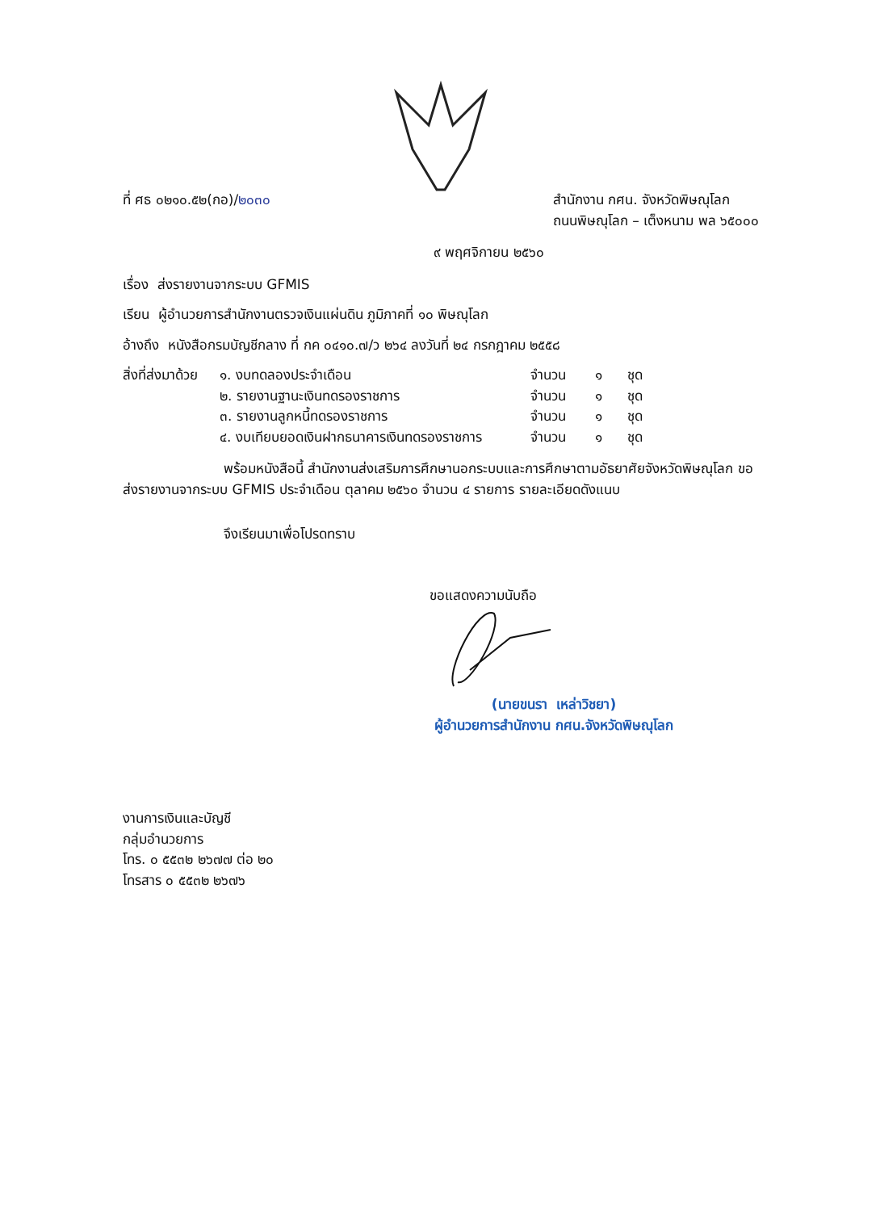ที่ ศธ ๐๒๑๐.๕๒(กอ)/๒๐๓๐ สำนักงาน กศน. จังหวัดพิษณุโลก
ถนนพิษณุโลก – เต็งหนาม พล ๖๕๐๐๐
๙ พฤศจิกายน ๒๕๖๐
เรื่อง ส่งรายงานจากระบบ GFMIS
เรียน ผู้อำนวยการสำนักงานตรวจเงินแผ่นดิน ภูมิภาคที่ ๑๐ พิษณุโลก
อ้างถึง หนังสือกรมบัญชีกลาง ที่ กค ๐๔๑๐.๗/ว ๒๖๔ ลงวันที่ ๒๔ กรกฎาคม ๒๕๕๘
สิ่งที่ส่งมาด้วย ๑. งบทดลองประจำเดือน จำนวน ๑ ชุด ๒. รายงานฐานะเงินทดรองราชการ จำนวน ๑ ชุด ๓. รายงานลูกหนี้ทดรองราชการ จำนวน ๑ ชุด ๔. งบเทียบยอดเงินฝากธนาคารเงินทดรองราชการ จำนวน ๑ ชุด
พร้อมหนังสือนี้ สำนักงานส่งเสริมการศึกษานอกระบบและการศึกษาตามอัธยาศัยจังหวัดพิษณุโลก ขอส่งรายงานจากระบบ GFMIS ประจำเดือน ตุลาคม ๒๕๖๐ จำนวน ๔ รายการ รายละเอียดดังแนบ
จึงเรียนมาเพื่อโปรดทราบ
ขอแสดงความนับถือ
(นายขนรา เหล่าวิชยา)
ผู้อำนวยการสำนักงาน กศน.จังหวัดพิษณุโลก
งานการเงินและบัญชี
กลุ่มอำนวยการ
โทร. ๐ ๕๕๓๒ ๒๖๗๗ ต่อ ๒๐
โทรสาร ๐ ๕๕๓๒ ๒๖๗๖